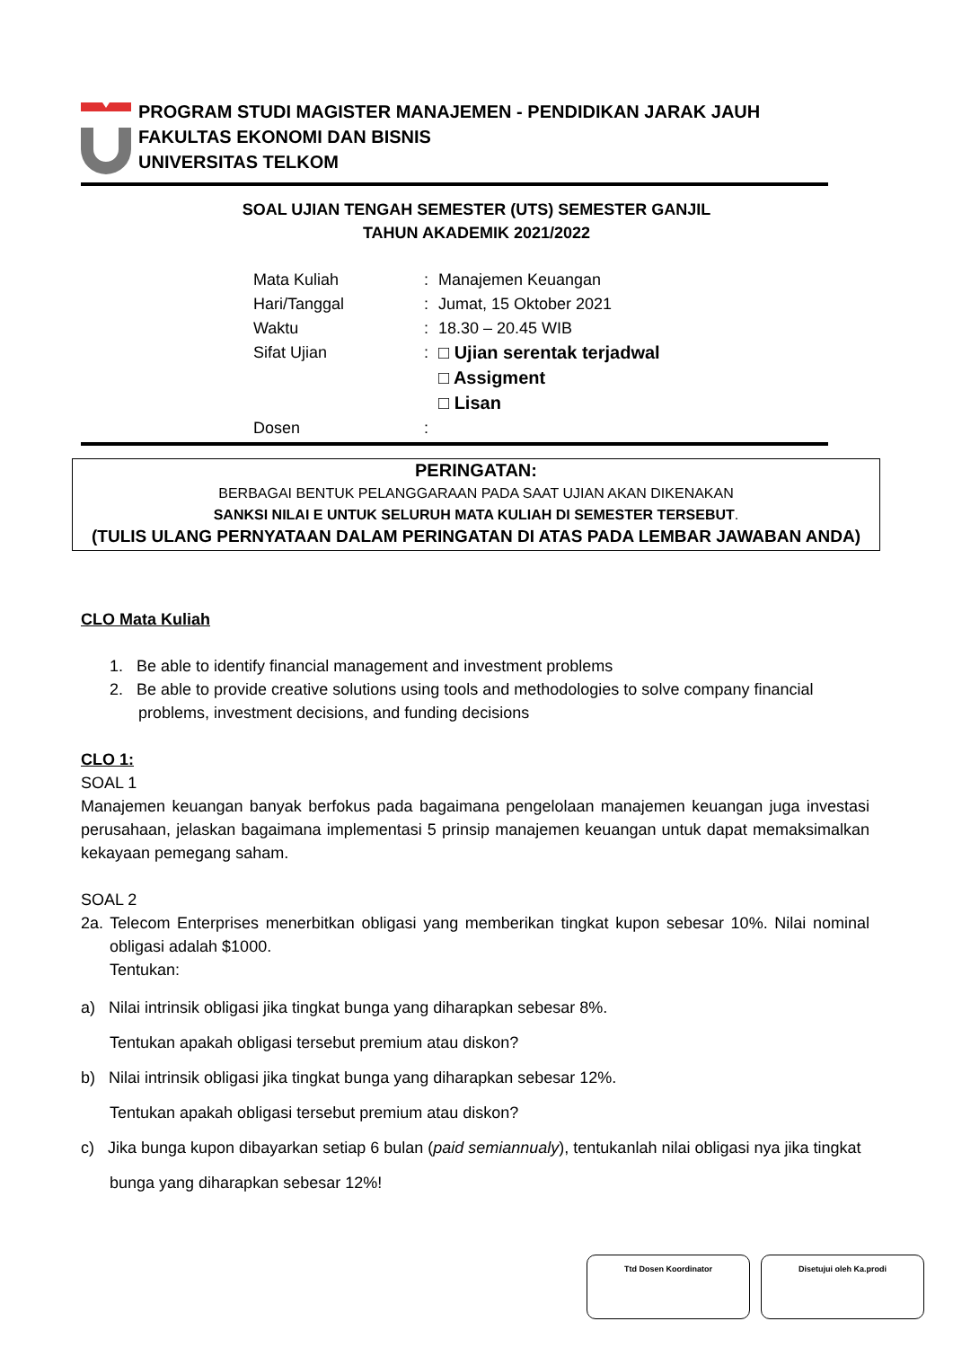PROGRAM STUDI MAGISTER MANAJEMEN - PENDIDIKAN JARAK JAUH
FAKULTAS EKONOMI DAN BISNIS
UNIVERSITAS TELKOM
SOAL UJIAN TENGAH SEMESTER (UTS) SEMESTER GANJIL
TAHUN AKADEMIK 2021/2022
| Mata Kuliah | : | Manajemen Keuangan |
| Hari/Tanggal | : | Jumat, 15 Oktober 2021 |
| Waktu | : | 18.30 – 20.45 WIB |
| Sifat Ujian | : | □ Ujian serentak terjadwal □ Assigment □ Lisan |
| Dosen | : | |
PERINGATAN:
BERBAGAI BENTUK PELANGGARAAN PADA SAAT UJIAN AKAN DIKENAKAN
SANKSI NILAI E UNTUK SELURUH MATA KULIAH DI SEMESTER TERSEBUT.
(TULIS ULANG PERNYATAAN DALAM PERINGATAN DI ATAS PADA LEMBAR JAWABAN ANDA)
CLO Mata Kuliah
1. Be able to identify financial management and investment problems
2. Be able to provide creative solutions using tools and methodologies to solve company financial problems, investment decisions, and funding decisions
CLO 1:
SOAL 1
Manajemen keuangan banyak berfokus pada bagaimana pengelolaan manajemen keuangan juga investasi perusahaan, jelaskan bagaimana implementasi 5 prinsip manajemen keuangan untuk dapat memaksimalkan kekayaan pemegang saham.
SOAL 2
2a. Telecom Enterprises menerbitkan obligasi yang memberikan tingkat kupon sebesar 10%. Nilai nominal obligasi adalah $1000.
Tentukan:
a) Nilai intrinsik obligasi jika tingkat bunga yang diharapkan sebesar 8%.
Tentukan apakah obligasi tersebut premium atau diskon?
b) Nilai intrinsik obligasi jika tingkat bunga yang diharapkan sebesar 12%.
Tentukan apakah obligasi tersebut premium atau diskon?
c) Jika bunga kupon dibayarkan setiap 6 bulan (paid semiannualy), tentukanlah nilai obligasi nya jika tingkat bunga yang diharapkan sebesar 12%!
Ttd Dosen Koordinator Disetujui oleh Ka.prodi